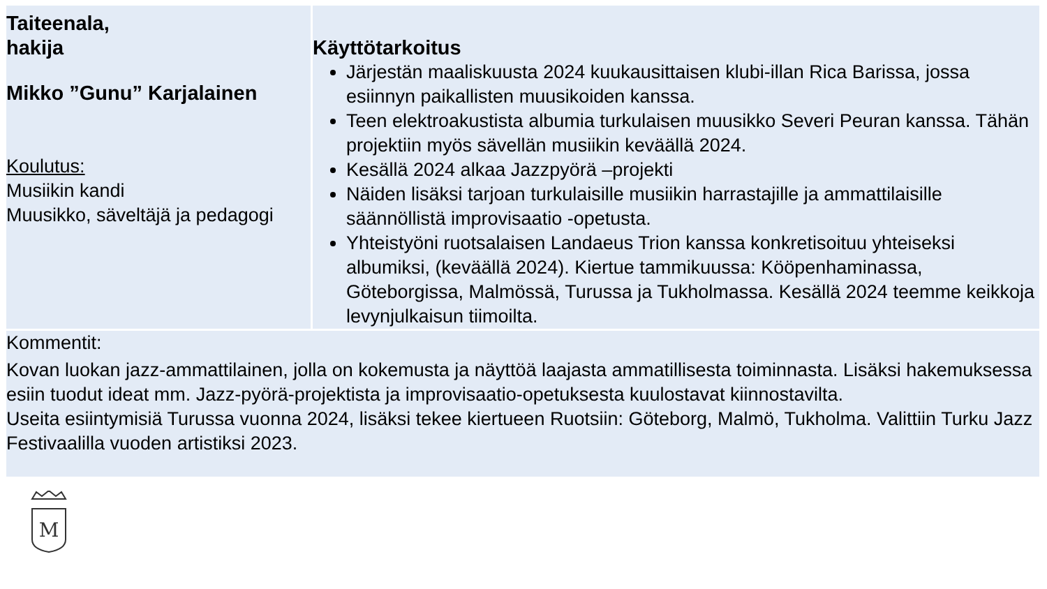| Taiteenala, hakija | Käyttötarkoitus |
| --- | --- |
| Mikko ”Gunu” Karjalainen Koulutus: Musiikin kandi Muusikko, säveltäjä ja pedagogi | Järjestän maaliskuusta 2024 kuukausittaisen klubi-illan Rica Barissa, jossa esiinnyn paikallisten muusikoiden kanssa. Teen elektroakustista albumia turkulaisen muusikko Severi Peuran kanssa. Tähän projektiin myös sävellän musiikin keväällä 2024. Kesällä 2024 alkaa Jazzpyörä –projekti Näiden lisäksi tarjoan turkulaisille musiikin harrastajille ja ammattilaisille säännöllistä improvisaatio -opetusta. Yhteistyöni ruotsalaisen Landaeus Trion kanssa konkretisoituu yhteiseksi albumiksi, (keväällä 2024). Kiertue tammikuussa: Kööpenhaminassa, Göteborgissa, Malmössä, Turussa ja Tukholmassa. Kesällä 2024 teemme keikkoja levynjulkaisun tiimoilta. |
| Kommentit: Kovan luokan jazz-ammattilainen, jolla on kokemusta ja näyttöä laajasta ammatillisesta toiminnasta. Lisäksi hakemuksessa esiin tuodut ideat mm. Jazz-pyörä-projektista ja improvisaatio-opetuksesta kuulostavat kiinnostavilta. Useita esiintymisiä Turussa vuonna 2024, lisäksi tekee kiertueen Ruotsiin: Göteborg, Malmö, Tukholma. Valittiin Turku Jazz Festivaalilla vuoden artistiksi 2023. | |
M